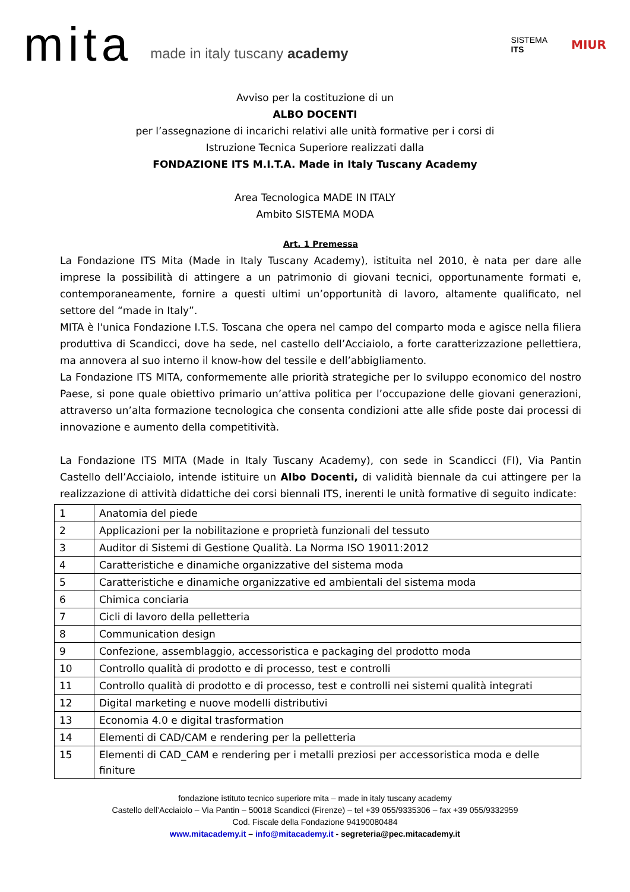mita made in italy tuscany academy SISTEMA
ITS MIUR
Avviso per la costituzione di un
ALBO DOCENTI
per l’assegnazione di incarichi relativi alle unità formative per i corsi di
Istruzione Tecnica Superiore realizzati dalla
FONDAZIONE ITS M.I.T.A. Made in Italy Tuscany Academy
Area Tecnologica MADE IN ITALY
Ambito SISTEMA MODA
Art. 1 Premessa
La Fondazione ITS Mita (Made in Italy Tuscany Academy), istituita nel 2010, è nata per dare alle imprese la possibilità di attingere a un patrimonio di giovani tecnici, opportunamente formati e, contemporaneamente, fornire a questi ultimi un’opportunità di lavoro, altamente qualificato, nel settore del “made in Italy”.
MITA è l'unica Fondazione I.T.S. Toscana che opera nel campo del comparto moda e agisce nella filiera produttiva di Scandicci, dove ha sede, nel castello dell’Acciaiolo, a forte caratterizzazione pellettiera, ma annovera al suo interno il know-how del tessile e dell’abbigliamento.
La Fondazione ITS MITA, conformemente alle priorità strategiche per lo sviluppo economico del nostro Paese, si pone quale obiettivo primario un’attiva politica per l’occupazione delle giovani generazioni, attraverso un’alta formazione tecnologica che consenta condizioni atte alle sfide poste dai processi di innovazione e aumento della competitività.
La Fondazione ITS MITA (Made in Italy Tuscany Academy), con sede in Scandicci (FI), Via Pantin Castello dell’Acciaiolo, intende istituire un Albo Docenti, di validità biennale da cui attingere per la realizzazione di attività didattiche dei corsi biennali ITS, inerenti le unità formative di seguito indicate:
| 1 | Anatomia del piede |
| 2 | Applicazioni per la nobilitazione e proprietà funzionali del tessuto |
| 3 | Auditor di Sistemi di Gestione Qualità. La Norma ISO 19011:2012 |
| 4 | Caratteristiche e dinamiche organizzative del sistema moda |
| 5 | Caratteristiche e dinamiche organizzative ed ambientali del sistema moda |
| 6 | Chimica conciaria |
| 7 | Cicli di lavoro della pelletteria |
| 8 | Communication design |
| 9 | Confezione, assemblaggio, accessoristica e packaging del prodotto moda |
| 10 | Controllo qualità di prodotto e di processo, test e controlli |
| 11 | Controllo qualità di prodotto e di processo, test e controlli nei sistemi qualità integrati |
| 12 | Digital marketing e nuove modelli distributivi |
| 13 | Economia 4.0 e digital trasformation |
| 14 | Elementi di CAD/CAM e rendering per la pelletteria |
| 15 | Elementi di CAD_CAM e rendering per i metalli preziosi per accessoristica moda e delle finiture |
fondazione istituto tecnico superiore mita – made in italy tuscany academy
Castello dell’Acciaiolo – Via Pantin – 50018 Scandicci (Firenze) – tel +39 055/9335306 – fax +39 055/9332959
Cod. Fiscale della Fondazione 94190080484
www.mitacademy.it – info@mitacademy.it - segreteria@pec.mitacademy.it